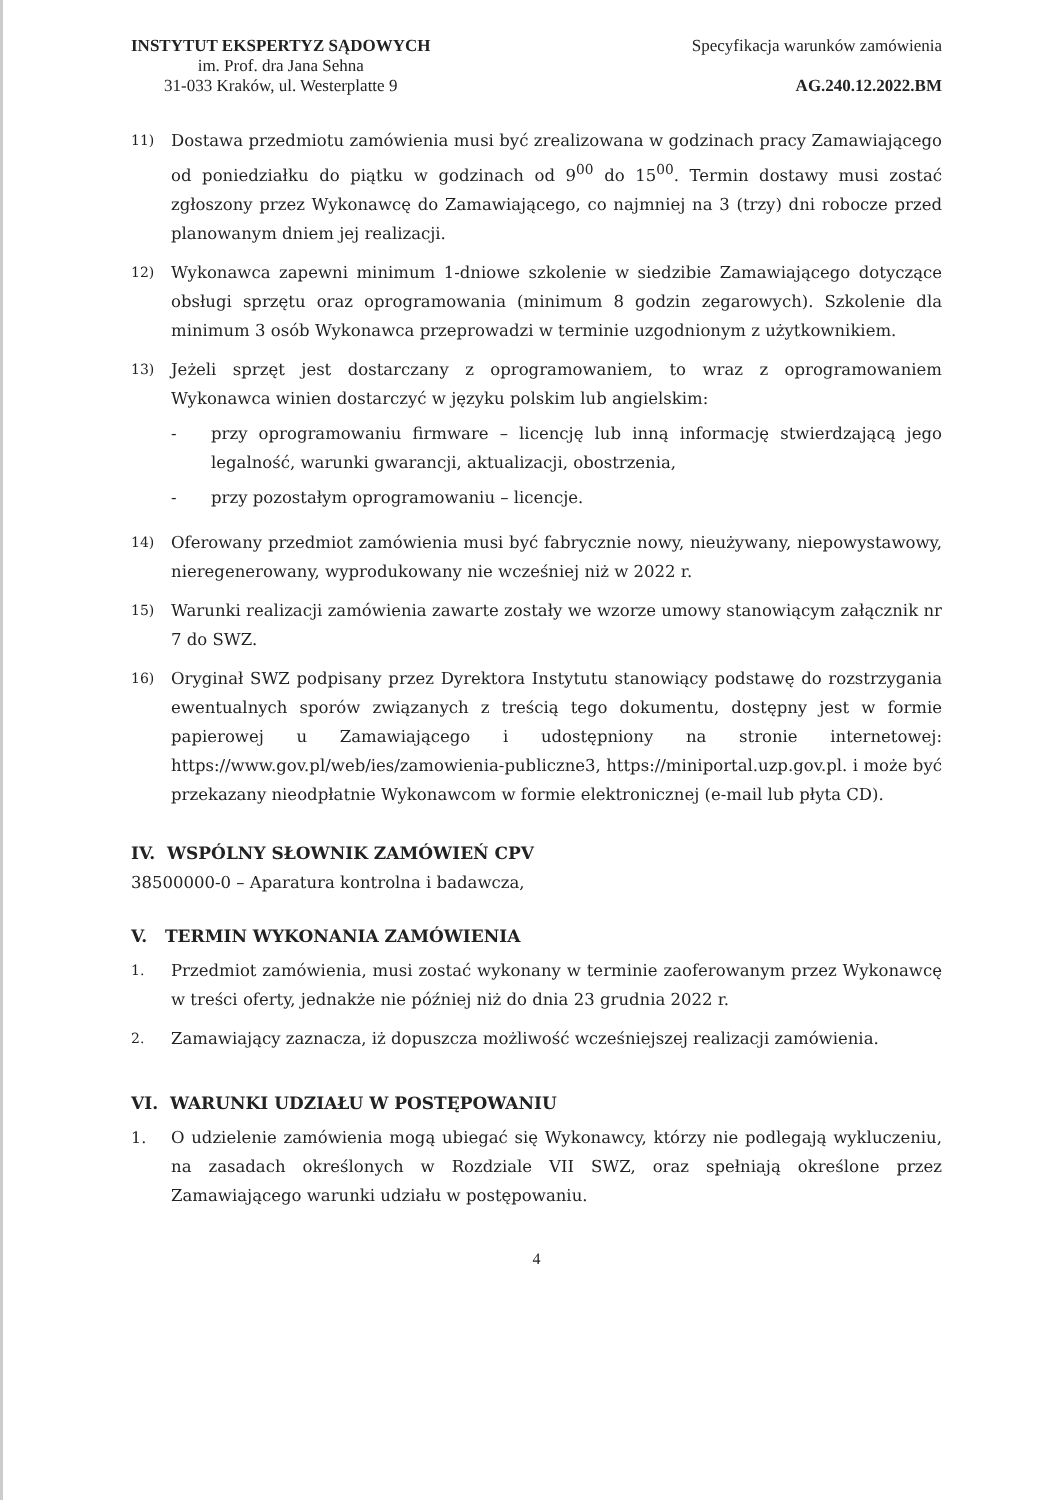INSTYTUT EKSPERTYZ SĄDOWYCH
im. Prof. dra Jana Sehna
31-033 Kraków, ul. Westerplatte 9
Specyfikacja warunków zamówienia
AG.240.12.2022.BM
11)
Dostawa przedmiotu zamówienia musi być zrealizowana w godzinach pracy Zamawiającego od poniedziałku do piątku w godzinach od 9<sup>00</sup> do 15<sup>00</sup>. Termin dostawy musi zostać zgłoszony przez Wykonawcę do Zamawiającego, co najmniej na 3 (trzy) dni robocze przed planowanym dniem jej realizacji.
12)
Wykonawca zapewni minimum 1-dniowe szkolenie w siedzibie Zamawiającego dotyczące obsługi sprzętu oraz oprogramowania (minimum 8 godzin zegarowych). Szkolenie dla minimum 3 osób Wykonawca przeprowadzi w terminie uzgodnionym z użytkownikiem.
13)
Jeżeli sprzęt jest dostarczany z oprogramowaniem, to wraz z oprogramowaniem Wykonawca winien dostarczyć w języku polskim lub angielskim:
- przy oprogramowaniu firmware – licencję lub inną informację stwierdzającą jego legalność, warunki gwarancji, aktualizacji, obostrzenia,
- przy pozostałym oprogramowaniu – licencje.
14)
Oferowany przedmiot zamówienia musi być fabrycznie nowy, nieużywany, niepowystawowy, nieregenerowany, wyprodukowany nie wcześniej niż w 2022 r.
15)
Warunki realizacji zamówienia zawarte zostały we wzorze umowy stanowiącym załącznik nr 7 do SWZ.
16)
Oryginał SWZ podpisany przez Dyrektora Instytutu stanowiący podstawę do rozstrzygania ewentualnych sporów związanych z treścią tego dokumentu, dostępny jest w formie papierowej u Zamawiającego i udostępniony na stronie internetowej: https://www.gov.pl/web/ies/zamowienia-publiczne3, https://miniportal.uzp.gov.pl. i może być przekazany nieodpłatnie Wykonawcom w formie elektronicznej (e-mail lub płyta CD).
IV. WSPÓLNY SŁOWNIK ZAMÓWIEŃ CPV
38500000-0 – Aparatura kontrolna i badawcza,
V. TERMIN WYKONANIA ZAMÓWIENIA
1.
Przedmiot zamówienia, musi zostać wykonany w terminie zaoferowanym przez Wykonawcę w treści oferty, jednakże nie później niż do dnia 23 grudnia 2022 r.
2.
Zamawiający zaznacza, iż dopuszcza możliwość wcześniejszej realizacji zamówienia.
VI. WARUNKI UDZIAŁU W POSTĘPOWANIU
1. O udzielenie zamówienia mogą ubiegać się Wykonawcy, którzy nie podlegają wykluczeniu, na zasadach określonych w Rozdziale VII SWZ, oraz spełniają określone przez Zamawiającego warunki udziału w postępowaniu.
4